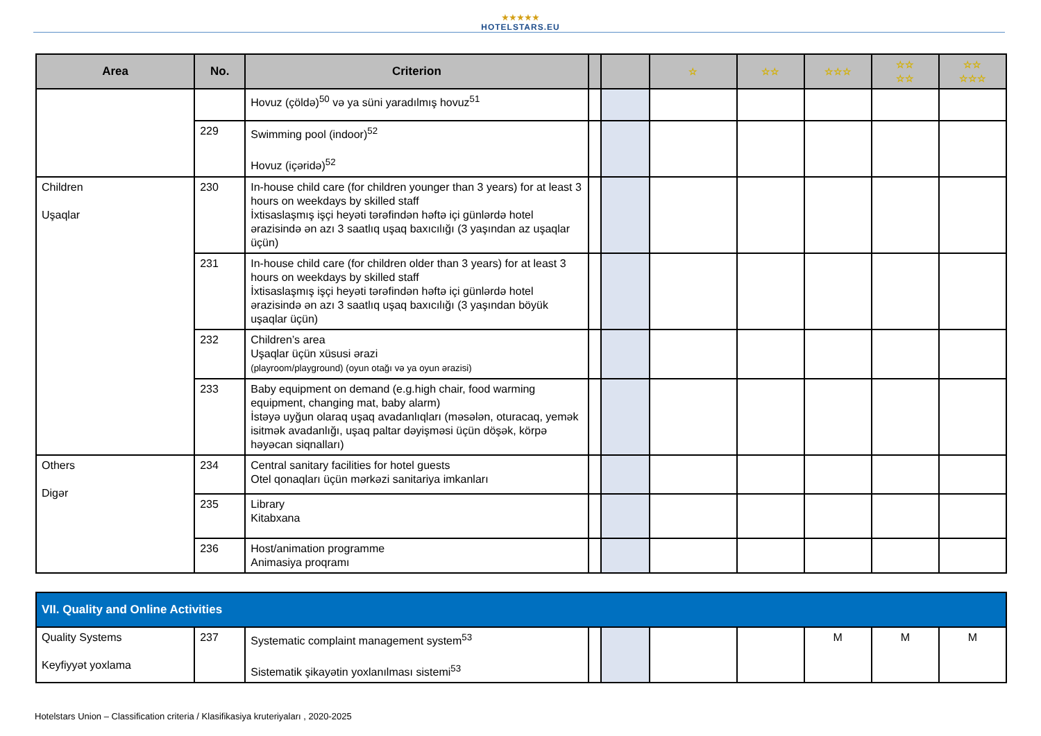★★★★★
HOTELSTARS.EU
| Area | No. | Criterion | | | ☆ | ☆☆ | ☆☆☆ | ☆☆ ☆☆ | ☆☆ ☆☆☆ |
| --- | --- | --- | --- | --- | --- | --- | --- | --- | --- |
| | | Hovuz (çöldə)<sup>50</sup> və ya süni yaradılmış hovuz<sup>51</sup> | | | | | | | |
| | 229 | Swimming pool (indoor)<sup>52</sup> Hovuz (içəridə)<sup>52</sup> | | | | | | | |
| Children Uşaqlar | 230 | In-house child care (for children younger than 3 years) for at least 3 hours on weekdays by skilled staff İxtisaslaşmış işçi heyəti tərəfindən həftə içi günlərdə hotel ərazisində ən azı 3 saatlıq uşaq baxıcılığı (3 yaşından az uşaqlar üçün) | | | | | | | |
| | 231 | In-house child care (for children older than 3 years) for at least 3 hours on weekdays by skilled staff İxtisaslaşmış işçi heyəti tərəfindən həftə içi günlərdə hotel ərazisində ən azı 3 saatlıq uşaq baxıcılığı (3 yaşından böyük uşaqlar üçün) | | | | | | | |
| | 232 | Children’s area Uşaqlar üçün xüsusi ərazi (playroom/playground) (oyun otağı və ya oyun ərazisi) | | | | | | | |
| | 233 | Baby equipment on demand (e.g.high chair, food warming equipment, changing mat, baby alarm) İstəyə uyğun olaraq uşaq avadanlıqları (məsələn, oturacaq, yemək isitmək avadanlığı, uşaq paltar dəyişməsi üçün döşək, körpə həyəcan siqnalları) | | | | | | | |
| Others Digər | 234 | Central sanitary facilities for hotel guests Otel qonaqları üçün mərkəzi sanitariya imkanları | | | | | | | |
| | 235 | Library Kitabxana | | | | | | | |
| | 236 | Host/animation programme Animasiya proqramı | | | | | | | |
| VII. Quality and Online Activities | | | | | | | | | |
| Quality Systems Keyfiyyət yoxlama | 237 | Systematic complaint management system<sup>53</sup> Sistematik şikayətin yoxlanılması sistemi<sup>53</sup> | | | | | M | M | M |
Hotelstars Union – Classification criteria / Klasifikasiya kruteriyaları , 2020-2025